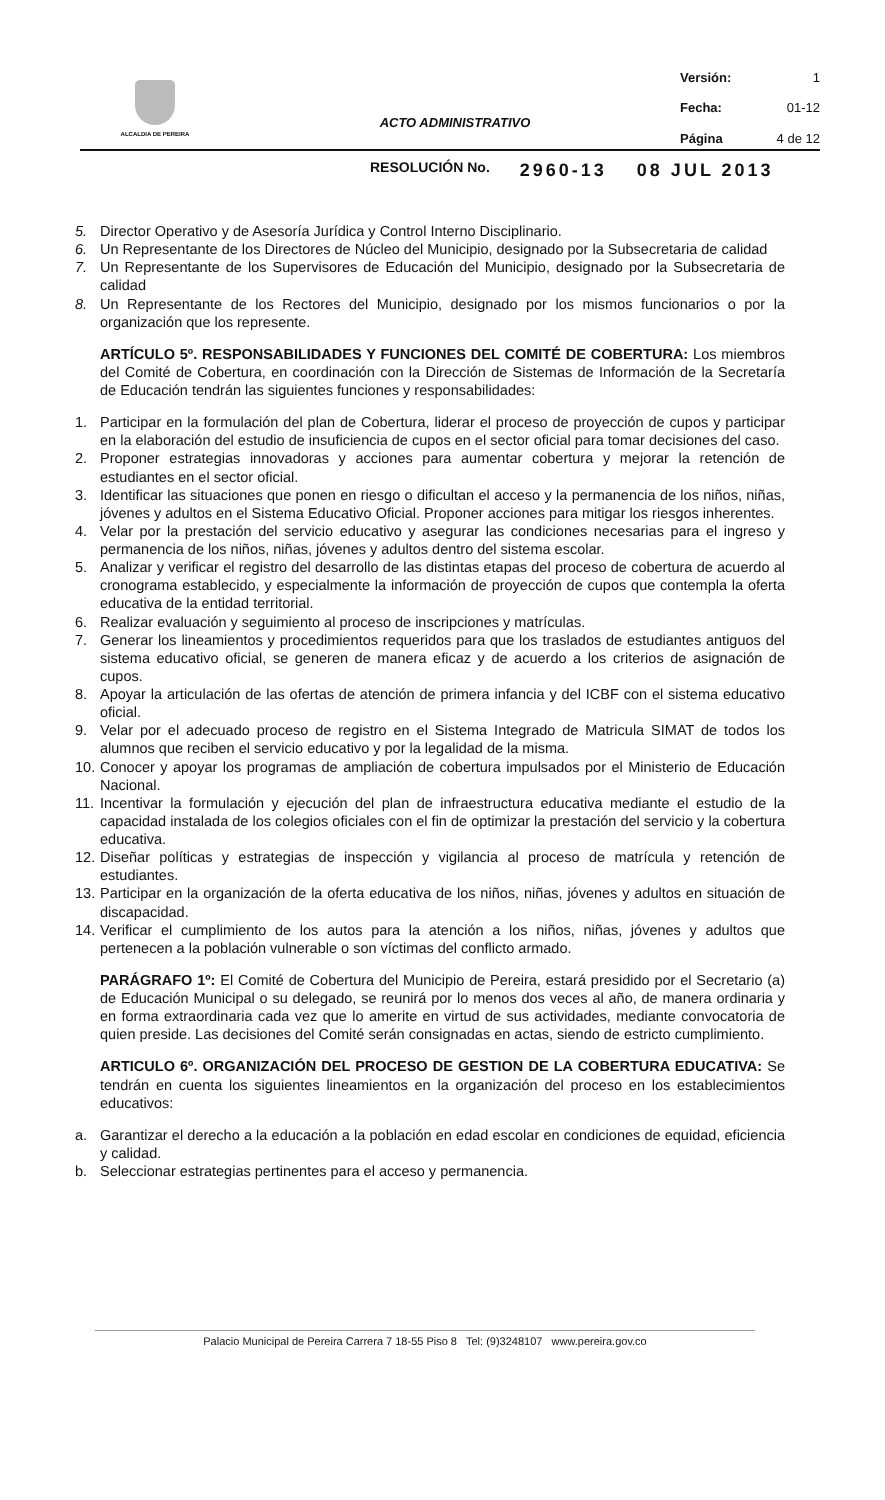ALCALDIA DE PEREIRA
ACTO ADMINISTRATIVO
Versión: 1
Fecha: 01-12
Página 4 de 12
RESOLUCIÓN No. 2960-13 08 JUL 2013
5. Director Operativo y de Asesoría Jurídica y Control Interno Disciplinario.
6. Un Representante de los Directores de Núcleo del Municipio, designado por la Subsecretaria de calidad
7. Un Representante de los Supervisores de Educación del Municipio, designado por la Subsecretaria de calidad
8. Un Representante de los Rectores del Municipio, designado por los mismos funcionarios o por la organización que los represente.
ARTÍCULO 5º. RESPONSABILIDADES Y FUNCIONES DEL COMITÉ DE COBERTURA: Los miembros del Comité de Cobertura, en coordinación con la Dirección de Sistemas de Información de la Secretaría de Educación tendrán las siguientes funciones y responsabilidades:
1. Participar en la formulación del plan de Cobertura, liderar el proceso de proyección de cupos y participar en la elaboración del estudio de insuficiencia de cupos en el sector oficial para tomar decisiones del caso.
2. Proponer estrategias innovadoras y acciones para aumentar cobertura y mejorar la retención de estudiantes en el sector oficial.
3. Identificar las situaciones que ponen en riesgo o dificultan el acceso y la permanencia de los niños, niñas, jóvenes y adultos en el Sistema Educativo Oficial. Proponer acciones para mitigar los riesgos inherentes.
4. Velar por la prestación del servicio educativo y asegurar las condiciones necesarias para el ingreso y permanencia de los niños, niñas, jóvenes y adultos dentro del sistema escolar.
5. Analizar y verificar el registro del desarrollo de las distintas etapas del proceso de cobertura de acuerdo al cronograma establecido, y especialmente la información de proyección de cupos que contempla la oferta educativa de la entidad territorial.
6. Realizar evaluación y seguimiento al proceso de inscripciones y matrículas.
7. Generar los lineamientos y procedimientos requeridos para que los traslados de estudiantes antiguos del sistema educativo oficial, se generen de manera eficaz y de acuerdo a los criterios de asignación de cupos.
8. Apoyar la articulación de las ofertas de atención de primera infancia y del ICBF con el sistema educativo oficial.
9. Velar por el adecuado proceso de registro en el Sistema Integrado de Matricula SIMAT de todos los alumnos que reciben el servicio educativo y por la legalidad de la misma.
10. Conocer y apoyar los programas de ampliación de cobertura impulsados por el Ministerio de Educación Nacional.
11. Incentivar la formulación y ejecución del plan de infraestructura educativa mediante el estudio de la capacidad instalada de los colegios oficiales con el fin de optimizar la prestación del servicio y la cobertura educativa.
12. Diseñar políticas y estrategias de inspección y vigilancia al proceso de matrícula y retención de estudiantes.
13. Participar en la organización de la oferta educativa de los niños, niñas, jóvenes y adultos en situación de discapacidad.
14. Verificar el cumplimiento de los autos para la atención a los niños, niñas, jóvenes y adultos que pertenecen a la población vulnerable o son víctimas del conflicto armado.
PARÁGRAFO 1º: El Comité de Cobertura del Municipio de Pereira, estará presidido por el Secretario (a) de Educación Municipal o su delegado, se reunirá por lo menos dos veces al año, de manera ordinaria y en forma extraordinaria cada vez que lo amerite en virtud de sus actividades, mediante convocatoria de quien preside. Las decisiones del Comité serán consignadas en actas, siendo de estricto cumplimiento.
ARTICULO 6º. ORGANIZACIÓN DEL PROCESO DE GESTION DE LA COBERTURA EDUCATIVA: Se tendrán en cuenta los siguientes lineamientos en la organización del proceso en los establecimientos educativos:
a. Garantizar el derecho a la educación a la población en edad escolar en condiciones de equidad, eficiencia y calidad.
b. Seleccionar estrategias pertinentes para el acceso y permanencia.
Palacio Municipal de Pereira Carrera 7 18-55 Piso 8 Tel: (9)3248107 www.pereira.gov.co